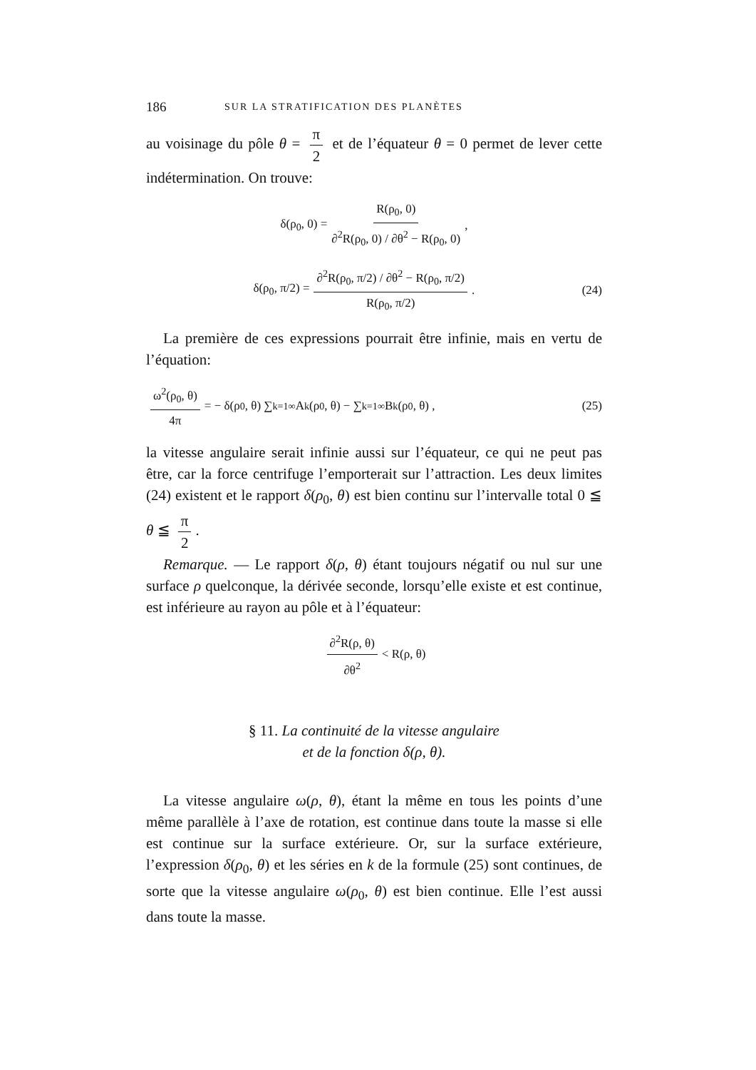186 SUR LA STRATIFICATION DES PLANÈTES
au voisinage du pôle θ = π 2 et de l’équateur θ = 0 permet de lever cette indétermination. On trouve:
δ(ρ<sub>0</sub>, 0) = R(ρ<sub>0</sub>, 0) ∂<sup>2</sup>R(ρ<sub>0</sub>, 0) / ∂θ<sup>2</sup> − R(ρ<sub>0</sub>, 0),
δ(ρ<sub>0</sub>, π/2) = ∂<sup>2</sup>R(ρ<sub>0</sub>, π/2) / ∂θ<sup>2</sup> − R(ρ<sub>0</sub>, π/2) R(ρ<sub>0</sub>, π/2). (24)
La première de ces expressions pourrait être infinie, mais en vertu de l’équation:
ω<sup>2</sup>(ρ<sub>0</sub>, θ) 4π = − δ(ρ<sub>0</sub>, θ) ∑<sub>k=1</sub><sup>∞</sup> A<sub>k</sub>(ρ<sub>0</sub>, θ) − ∑<sub>k=1</sub><sup>∞</sup> B<sub>k</sub>(ρ<sub>0</sub>, θ) , (25)
la vitesse angulaire serait infinie aussi sur l’équateur, ce qui ne peut pas être, car la force centrifuge l’emporterait sur l’attraction. Les deux limites (24) existent et le rapport δ(ρ<sub>0</sub>, θ) est bien continu sur l’intervalle total 0 ≦ θ ≦ π 2.
Remarque. — Le rapport δ(ρ, θ) étant toujours négatif ou nul sur une surface ρ quelconque, la dérivée seconde, lorsqu’elle existe et est continue, est inférieure au rayon au pôle et à l’équateur:
∂<sup>2</sup>R(ρ, θ) ∂θ<sup>2</sup> < R(ρ, θ)
§ 11. La continuité de la vitesse angulaire
et de la fonction δ(ρ, θ).
La vitesse angulaire ω(ρ, θ), étant la même en tous les points d’une même parallèle à l’axe de rotation, est continue dans toute la masse si elle est continue sur la surface extérieure. Or, sur la surface extérieure, l’expression δ(ρ<sub>0</sub>, θ) et les séries en k de la formule (25) sont continues, de sorte que la vitesse angulaire ω(ρ<sub>0</sub>, θ) est bien continue. Elle l’est aussi dans toute la masse.